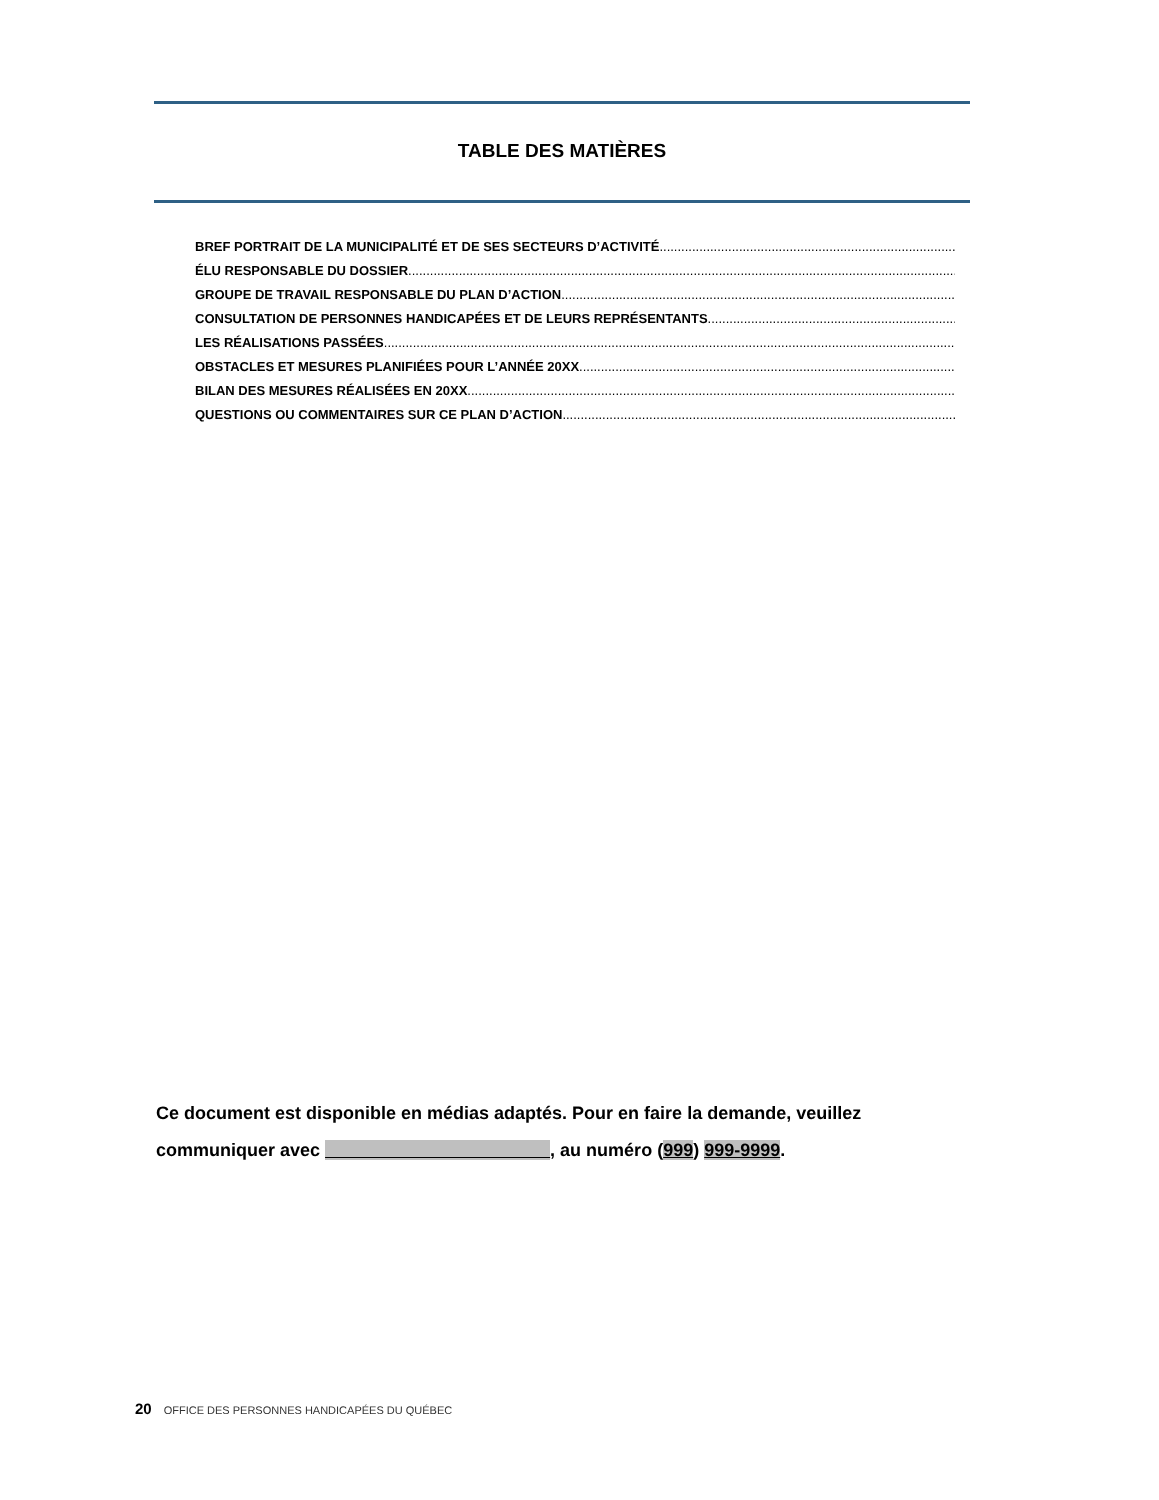TABLE DES MATIÈRES
BREF PORTRAIT DE LA MUNICIPALITÉ ET DE SES SECTEURS D’ACTIVITÉ
ÉLU RESPONSABLE DU DOSSIER
GROUPE DE TRAVAIL RESPONSABLE DU PLAN D’ACTION
CONSULTATION DE PERSONNES HANDICAPÉES ET DE LEURS REPRÉSENTANTS
LES RÉALISATIONS PASSÉES
OBSTACLES ET MESURES PLANIFIÉES POUR L’ANNÉE 20XX
BILAN DES MESURES RÉALISÉES EN 20XX
QUESTIONS OU COMMENTAIRES SUR CE PLAN D’ACTION
Ce document est disponible en médias adaptés. Pour en faire la demande, veuillez communiquer avec , au numéro (999) 999-9999.
20 OFFICE DES PERSONNES HANDICAPÉES DU QUÉBEC